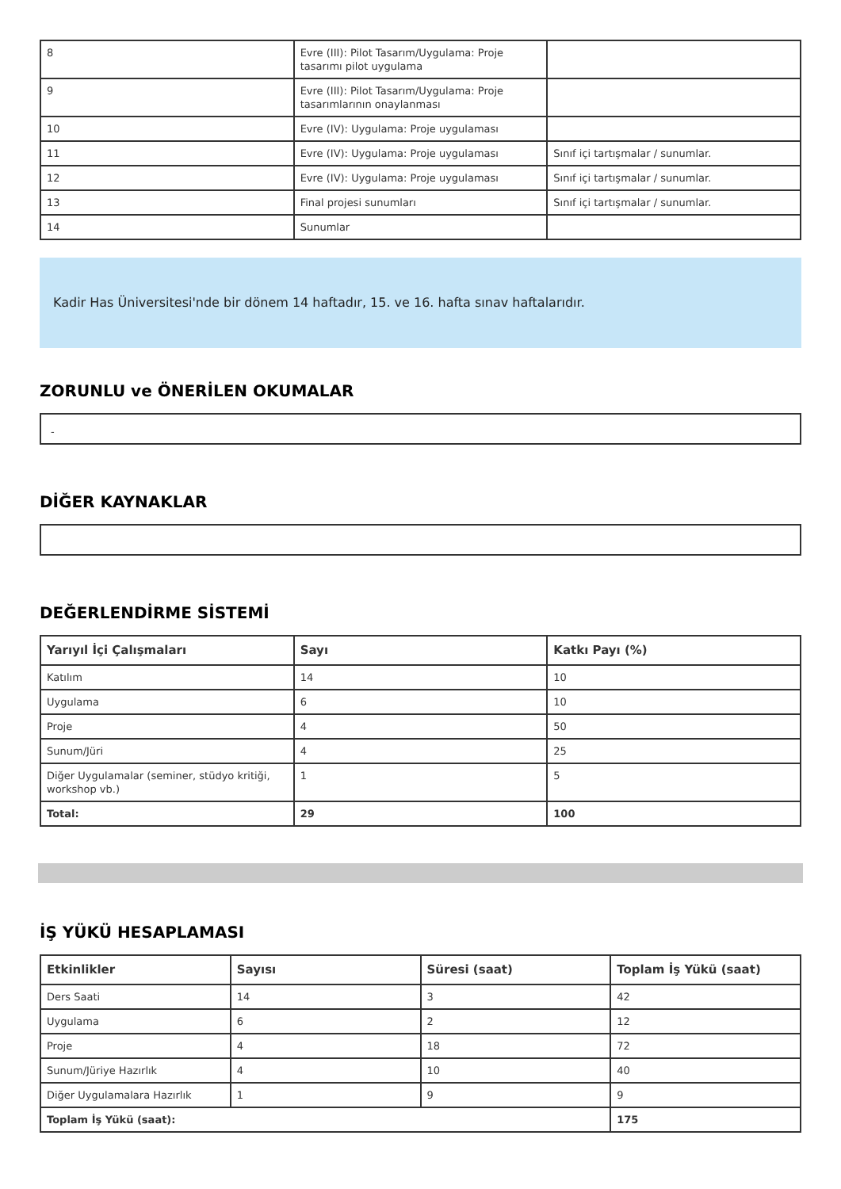| 8 | Evre (III): Pilot Tasarım/Uygulama: Proje tasarımı pilot uygulama | |
| 9 | Evre (III): Pilot Tasarım/Uygulama: Proje tasarımlarının onaylanması | |
| 10 | Evre (IV): Uygulama: Proje uygulaması | |
| 11 | Evre (IV): Uygulama: Proje uygulaması | Sınıf içi tartışmalar / sunumlar. |
| 12 | Evre (IV): Uygulama: Proje uygulaması | Sınıf içi tartışmalar / sunumlar. |
| 13 | Final projesi sunumları | Sınıf içi tartışmalar / sunumlar. |
| 14 | Sunumlar | |
Kadir Has Üniversitesi'nde bir dönem 14 haftadır, 15. ve 16. hafta sınav haftalarıdır.
ZORUNLU ve ÖNERİLEN OKUMALAR
-
DİĞER KAYNAKLAR
DEĞERLENDİRME SİSTEMİ
| Yarıyıl İçi Çalışmaları | Sayı | Katkı Payı (%) |
| --- | --- | --- |
| Katılım | 14 | 10 |
| Uygulama | 6 | 10 |
| Proje | 4 | 50 |
| Sunum/Jüri | 4 | 25 |
| Diğer Uygulamalar (seminer, stüdyo kritiği, workshop vb.) | 1 | 5 |
| Total: | 29 | 100 |
İŞ YÜKÜ HESAPLAMASI
| Etkinlikler | Sayısı | Süresi (saat) | Toplam İş Yükü (saat) |
| --- | --- | --- | --- |
| Ders Saati | 14 | 3 | 42 |
| Uygulama | 6 | 2 | 12 |
| Proje | 4 | 18 | 72 |
| Sunum/Jüriye Hazırlık | 4 | 10 | 40 |
| Diğer Uygulamalara Hazırlık | 1 | 9 | 9 |
| Toplam İş Yükü (saat): | | | 175 |